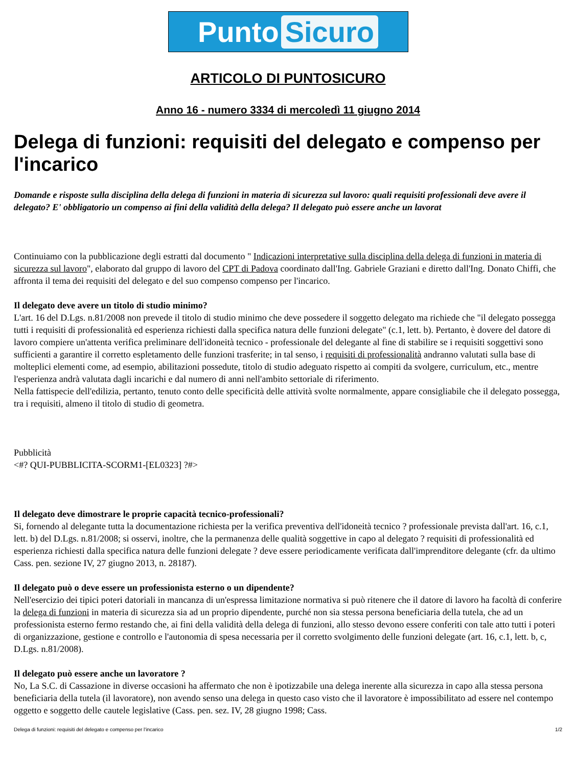Punto Sicuro
ARTICOLO DI PUNTOSICURO
Anno 16 - numero 3334 di mercoledì 11 giugno 2014
Delega di funzioni: requisiti del delegato e compenso per l'incarico
Domande e risposte sulla disciplina della delega di funzioni in materia di sicurezza sul lavoro: quali requisiti professionali deve avere il delegato? E' obbligatorio un compenso ai fini della validità della delega? Il delegato può essere anche un lavorat
Continuiamo con la pubblicazione degli estratti dal documento " Indicazioni interpretative sulla disciplina della delega di funzioni in materia di sicurezza sul lavoro", elaborato dal gruppo di lavoro del CPT di Padova coordinato dall'Ing. Gabriele Graziani e diretto dall'Ing. Donato Chiffi, che affronta il tema dei requisiti del delegato e del suo compenso compenso per l'incarico.
Il delegato deve avere un titolo di studio minimo?
L'art. 16 del D.Lgs. n.81/2008 non prevede il titolo di studio minimo che deve possedere il soggetto delegato ma richiede che "il delegato possegga tutti i requisiti di professionalità ed esperienza richiesti dalla specifica natura delle funzioni delegate" (c.1, lett. b). Pertanto, è dovere del datore di lavoro compiere un'attenta verifica preliminare dell'idoneità tecnico - professionale del delegante al fine di stabilire se i requisiti soggettivi sono sufficienti a garantire il corretto espletamento delle funzioni trasferite; in tal senso, i requisiti di professionalità andranno valutati sulla base di molteplici elementi come, ad esempio, abilitazioni possedute, titolo di studio adeguato rispetto ai compiti da svolgere, curriculum, etc., mentre l'esperienza andrà valutata dagli incarichi e dal numero di anni nell'ambito settoriale di riferimento.
Nella fattispecie dell'edilizia, pertanto, tenuto conto delle specificità delle attività svolte normalmente, appare consigliabile che il delegato possegga, tra i requisiti, almeno il titolo di studio di geometra.
Pubblicità
<#? QUI-PUBBLICITA-SCORM1-[EL0323] ?#>
Il delegato deve dimostrare le proprie capacità tecnico-professionali?
Si, fornendo al delegante tutta la documentazione richiesta per la verifica preventiva dell'idoneità tecnico ? professionale prevista dall'art. 16, c.1, lett. b) del D.Lgs. n.81/2008; si osservi, inoltre, che la permanenza delle qualità soggettive in capo al delegato ? requisiti di professionalità ed esperienza richiesti dalla specifica natura delle funzioni delegate ? deve essere periodicamente verificata dall'imprenditore delegante (cfr. da ultimo Cass. pen. sezione IV, 27 giugno 2013, n. 28187).
Il delegato può o deve essere un professionista esterno o un dipendente?
Nell'esercizio dei tipici poteri datoriali in mancanza di un'espressa limitazione normativa si può ritenere che il datore di lavoro ha facoltà di conferire la delega di funzioni in materia di sicurezza sia ad un proprio dipendente, purché non sia stessa persona beneficiaria della tutela, che ad un professionista esterno fermo restando che, ai fini della validità della delega di funzioni, allo stesso devono essere conferiti con tale atto tutti i poteri di organizzazione, gestione e controllo e l'autonomia di spesa necessaria per il corretto svolgimento delle funzioni delegate (art. 16, c.1, lett. b, c, D.Lgs. n.81/2008).
Il delegato può essere anche un lavoratore ?
No, La S.C. di Cassazione in diverse occasioni ha affermato che non è ipotizzabile una delega inerente alla sicurezza in capo alla stessa persona beneficiaria della tutela (il lavoratore), non avendo senso una delega in questo caso visto che il lavoratore è impossibilitato ad essere nel contempo oggetto e soggetto delle cautele legislative (Cass. pen. sez. IV, 28 giugno 1998; Cass.
Delega di funzioni: requisiti del delegato e compenso per l'incarico 1/2